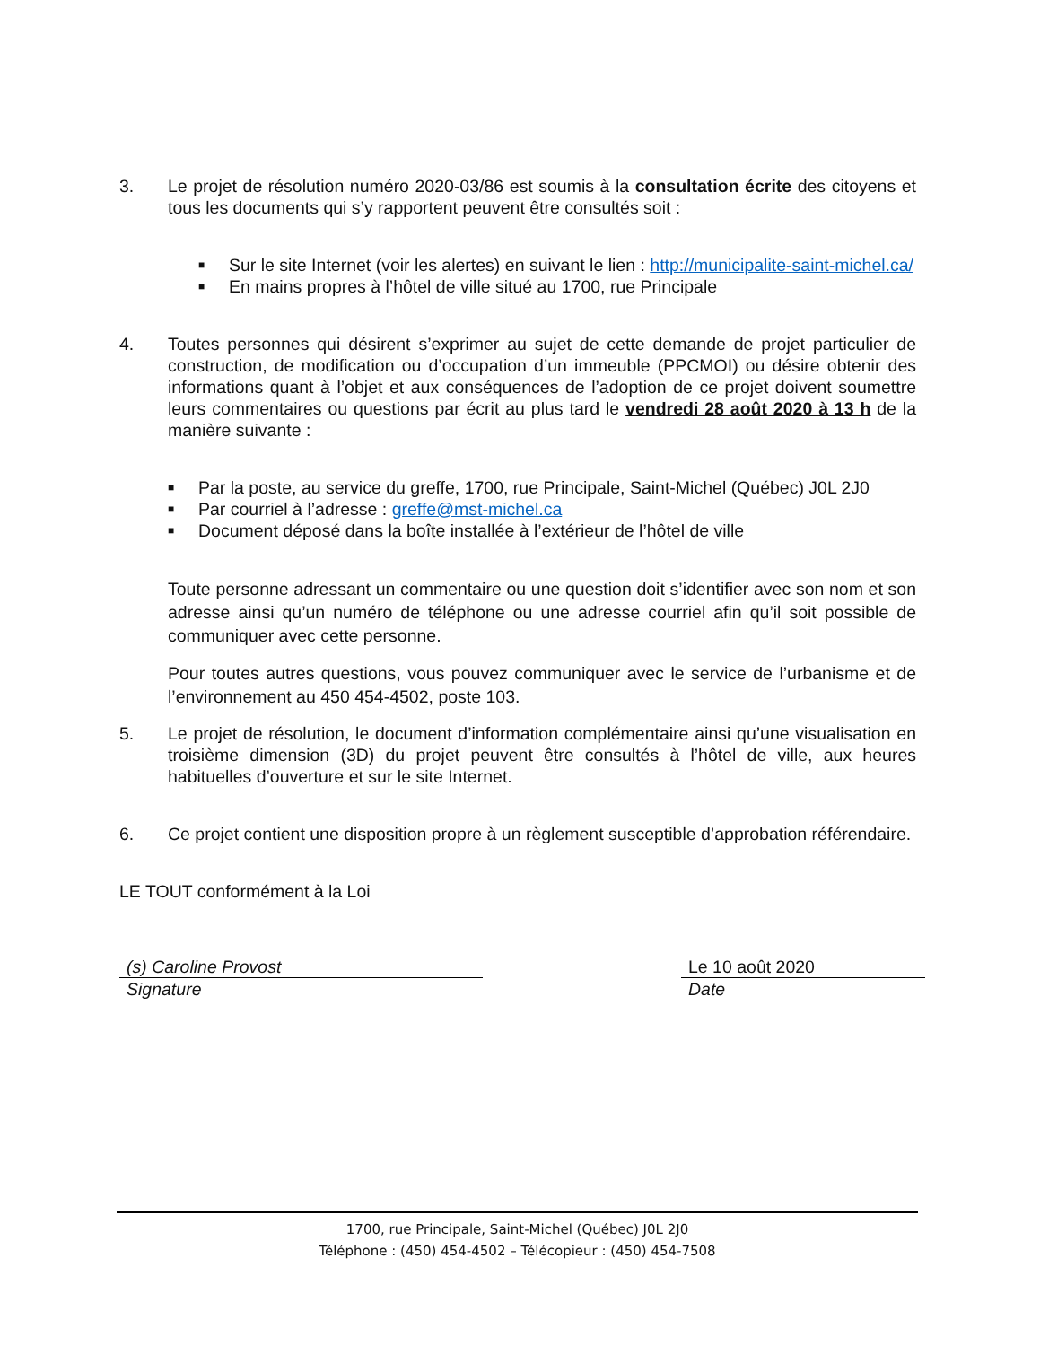3. Le projet de résolution numéro 2020-03/86 est soumis à la consultation écrite des citoyens et tous les documents qui s’y rapportent peuvent être consultés soit :
■ Sur le site Internet (voir les alertes) en suivant le lien : http://municipalite-saint-michel.ca/
■ En mains propres à l’hôtel de ville situé au 1700, rue Principale
4. Toutes personnes qui désirent s’exprimer au sujet de cette demande de projet particulier de construction, de modification ou d’occupation d’un immeuble (PPCMOI) ou désire obtenir des informations quant à l’objet et aux conséquences de l’adoption de ce projet doivent soumettre leurs commentaires ou questions par écrit au plus tard le vendredi 28 août 2020 à 13 h de la manière suivante :
■ Par la poste, au service du greffe, 1700, rue Principale, Saint-Michel (Québec) J0L 2J0
■ Par courriel à l’adresse : greffe@mst-michel.ca
■ Document déposé dans la boîte installée à l’extérieur de l’hôtel de ville
Toute personne adressant un commentaire ou une question doit s’identifier avec son nom et son adresse ainsi qu’un numéro de téléphone ou une adresse courriel afin qu’il soit possible de communiquer avec cette personne.
Pour toutes autres questions, vous pouvez communiquer avec le service de l’urbanisme et de l’environnement au 450 454-4502, poste 103.
5. Le projet de résolution, le document d’information complémentaire ainsi qu’une visualisation en troisième dimension (3D) du projet peuvent être consultés à l’hôtel de ville, aux heures habituelles d’ouverture et sur le site Internet.
6. Ce projet contient une disposition propre à un règlement susceptible d’approbation référendaire.
LE TOUT conformément à la Loi
(s) Caroline Provost
Signature
Le 10 août 2020
Date
1700, rue Principale, Saint-Michel (Québec) J0L 2J0
Téléphone : (450) 454-4502 – Télécopieur : (450) 454-7508